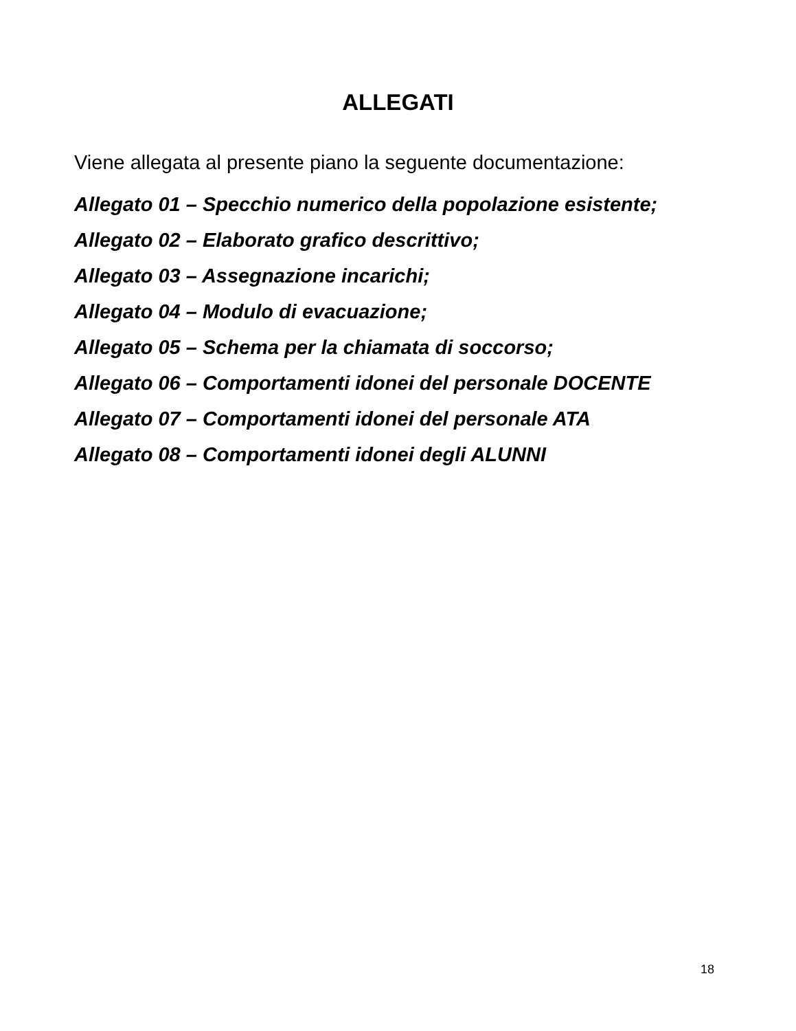ALLEGATI
Viene allegata al presente piano la seguente documentazione:
Allegato 01 – Specchio numerico della popolazione esistente;
Allegato 02 – Elaborato grafico descrittivo;
Allegato 03 – Assegnazione incarichi;
Allegato 04 – Modulo di evacuazione;
Allegato 05 – Schema per la chiamata di soccorso;
Allegato 06 – Comportamenti idonei del personale DOCENTE
Allegato 07 – Comportamenti idonei del personale ATA
Allegato 08 – Comportamenti idonei degli ALUNNI
18